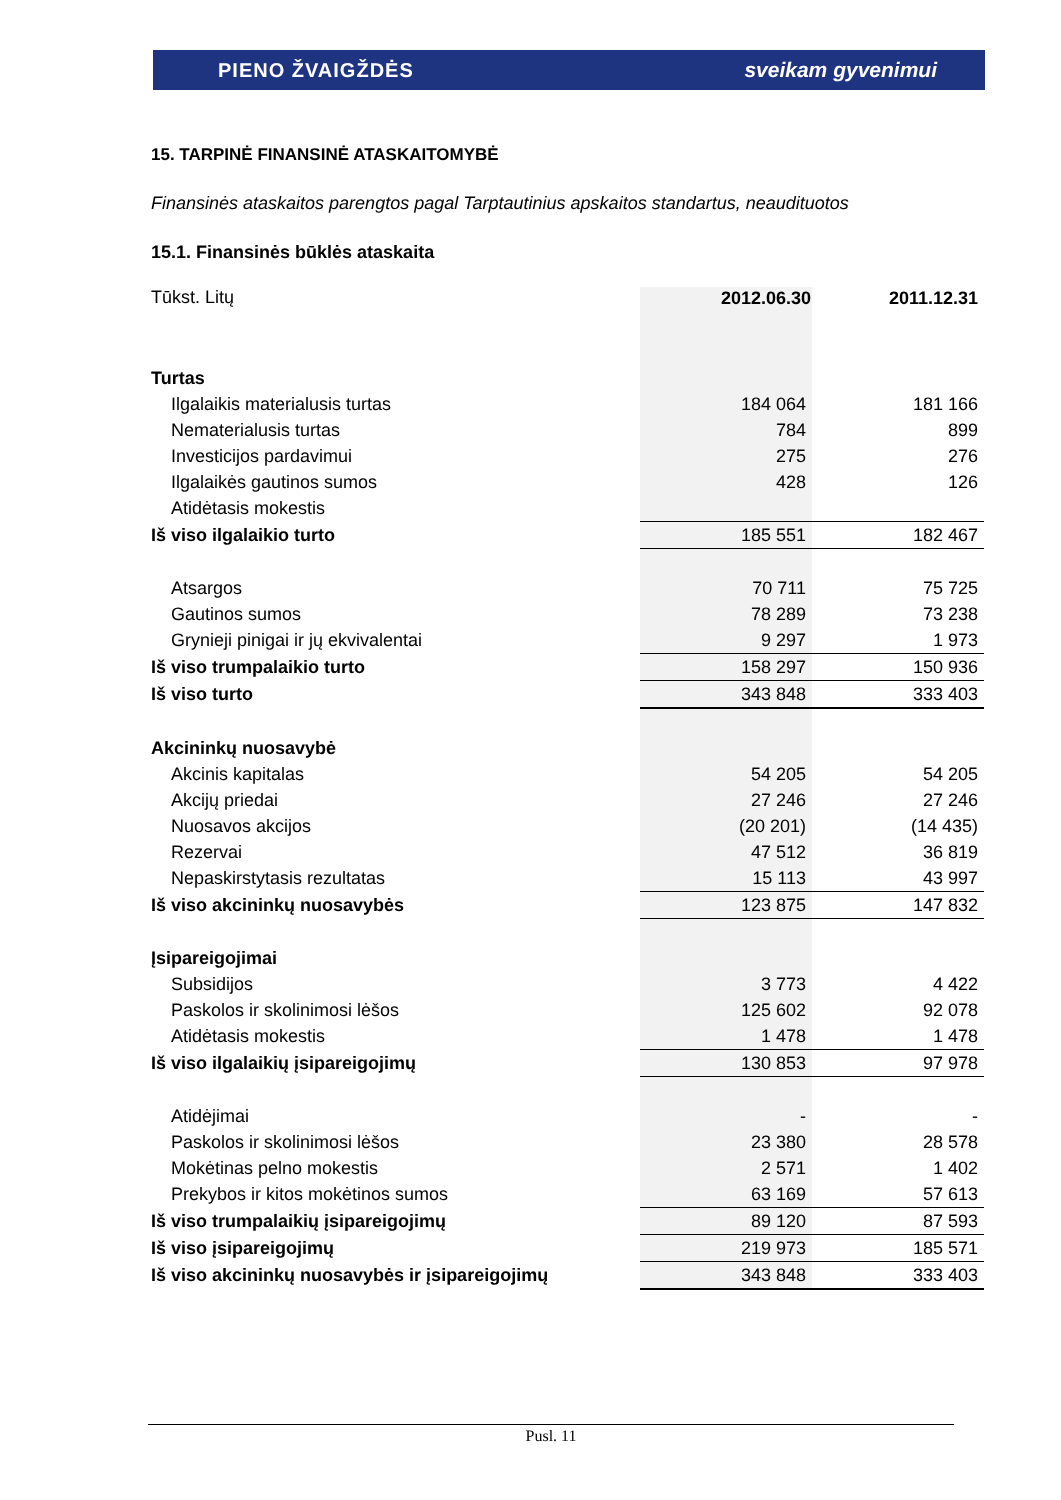PIENO ŽVAIGŽDĖS sveikam gyvenimui
15. TARPINĖ FINANSINĖ ATASKAITOMYBĖ
Finansinės ataskaitos parengtos pagal Tarptautinius apskaitos standartus, neaudituotos
15.1. Finansinės būklės ataskaita
| Tūkst. Litų | 2012.06.30 | 2011.12.31 |
| Turtas | | |
| Ilgalaikis materialusis turtas | 184 064 | 181 166 |
| Nematerialusis turtas | 784 | 899 |
| Investicijos pardavimui | 275 | 276 |
| Ilgalaikės gautinos sumos | 428 | 126 |
| Atidėtasis mokestis | | |
| Iš viso ilgalaikio turto | 185 551 | 182 467 |
| Atsargos | 70 711 | 75 725 |
| Gautinos sumos | 78 289 | 73 238 |
| Grynieji pinigai ir jų ekvivalentai | 9 297 | 1 973 |
| Iš viso trumpalaikio turto | 158 297 | 150 936 |
| Iš viso turto | 343 848 | 333 403 |
| Akcininkų nuosavybė | | |
| Akcinis kapitalas | 54 205 | 54 205 |
| Akcijų priedai | 27 246 | 27 246 |
| Nuosavos akcijos | (20 201) | (14 435) |
| Rezervai | 47 512 | 36 819 |
| Nepaskirstytasis rezultatas | 15 113 | 43 997 |
| Iš viso akcininkų nuosavybės | 123 875 | 147 832 |
| Įsipareigojimai | | |
| Subsidijos | 3 773 | 4 422 |
| Paskolos ir skolinimosi lėšos | 125 602 | 92 078 |
| Atidėtasis mokestis | 1 478 | 1 478 |
| Iš viso ilgalaikių įsipareigojimų | 130 853 | 97 978 |
| Atidėjimai | - | - |
| Paskolos ir skolinimosi lėšos | 23 380 | 28 578 |
| Mokėtinas pelno mokestis | 2 571 | 1 402 |
| Prekybos ir kitos mokėtinos sumos | 63 169 | 57 613 |
| Iš viso trumpalaikių įsipareigojimų | 89 120 | 87 593 |
| Iš viso įsipareigojimų | 219 973 | 185 571 |
| Iš viso akcininkų nuosavybės ir įsipareigojimų | 343 848 | 333 403 |
Pusl. 11